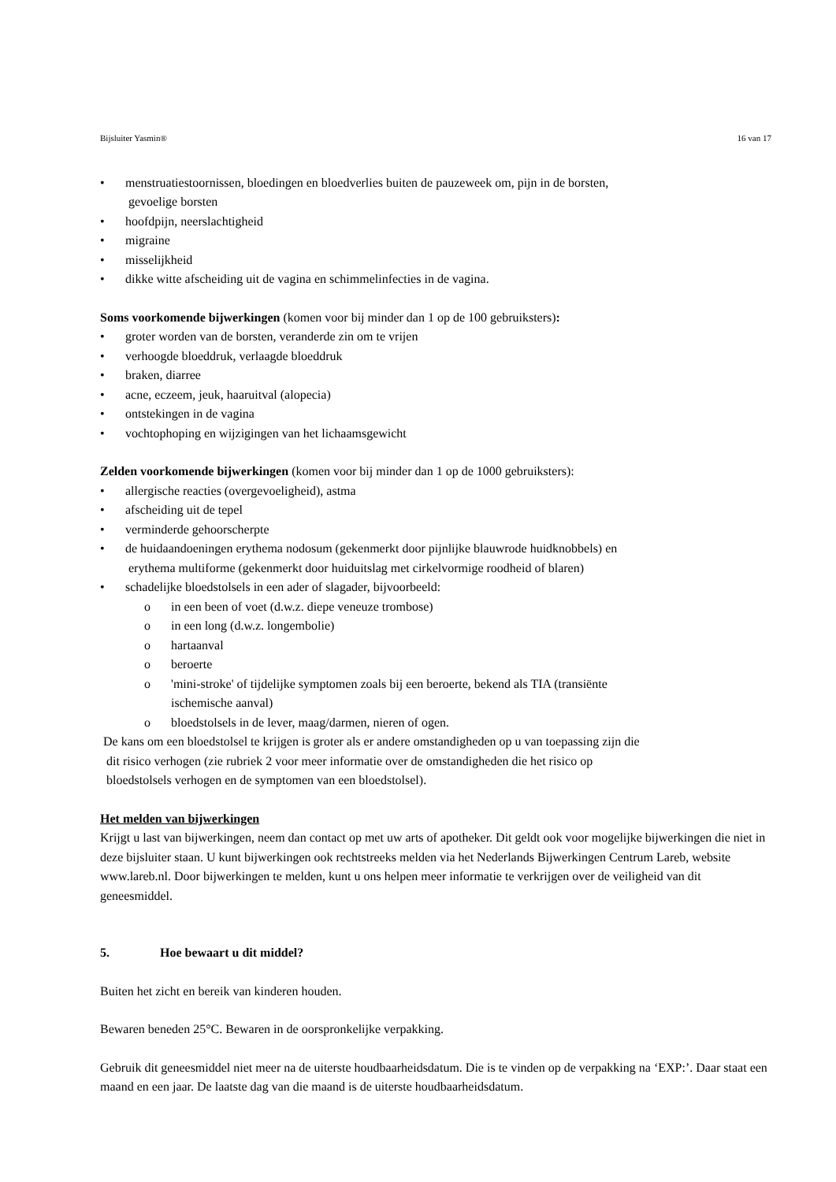Bijsluiter Yasmin® 16 van 17
• menstruatiestoornissen, bloedingen en bloedverlies buiten de pauzeweek om, pijn in de borsten,
gevoelige borsten
• hoofdpijn, neerslachtigheid
• migraine
• misselijkheid
• dikke witte afscheiding uit de vagina en schimmelinfecties in de vagina.
Soms voorkomende bijwerkingen (komen voor bij minder dan 1 op de 100 gebruiksters):
• groter worden van de borsten, veranderde zin om te vrijen
• verhoogde bloeddruk, verlaagde bloeddruk
• braken, diarree
• acne, eczeem, jeuk, haaruitval (alopecia)
• ontstekingen in de vagina
• vochtophoping en wijzigingen van het lichaamsgewicht
Zelden voorkomende bijwerkingen (komen voor bij minder dan 1 op de 1000 gebruiksters):
• allergische reacties (overgevoeligheid), astma
• afscheiding uit de tepel
• verminderde gehoorscherpte
• de huidaandoeningen erythema nodosum (gekenmerkt door pijnlijke blauwrode huidknobbels) en
erythema multiforme (gekenmerkt door huiduitslag met cirkelvormige roodheid of blaren)
• schadelijke bloedstolsels in een ader of slagader, bijvoorbeeld:
o in een been of voet (d.w.z. diepe veneuze trombose)
o in een long (d.w.z. longembolie)
o hartaanval
o beroerte
o 'mini-stroke' of tijdelijke symptomen zoals bij een beroerte, bekend als TIA (transiënte
ischemische aanval)
o bloedstolsels in de lever, maag/darmen, nieren of ogen.
De kans om een bloedstolsel te krijgen is groter als er andere omstandigheden op u van toepassing zijn die
dit risico verhogen (zie rubriek 2 voor meer informatie over de omstandigheden die het risico op
bloedstolsels verhogen en de symptomen van een bloedstolsel).
Het melden van bijwerkingen
Krijgt u last van bijwerkingen, neem dan contact op met uw arts of apotheker. Dit geldt ook voor mogelijke bijwerkingen die niet in deze bijsluiter staan. U kunt bijwerkingen ook rechtstreeks melden via het Nederlands Bijwerkingen Centrum Lareb, website www.lareb.nl. Door bijwerkingen te melden, kunt u ons helpen meer informatie te verkrijgen over de veiligheid van dit geneesmiddel.
5. Hoe bewaart u dit middel?
Buiten het zicht en bereik van kinderen houden.
Bewaren beneden 25°C. Bewaren in de oorspronkelijke verpakking.
Gebruik dit geneesmiddel niet meer na de uiterste houdbaarheidsdatum. Die is te vinden op de verpakking na ‘EXP:’. Daar staat een maand en een jaar. De laatste dag van die maand is de uiterste houdbaarheidsdatum.